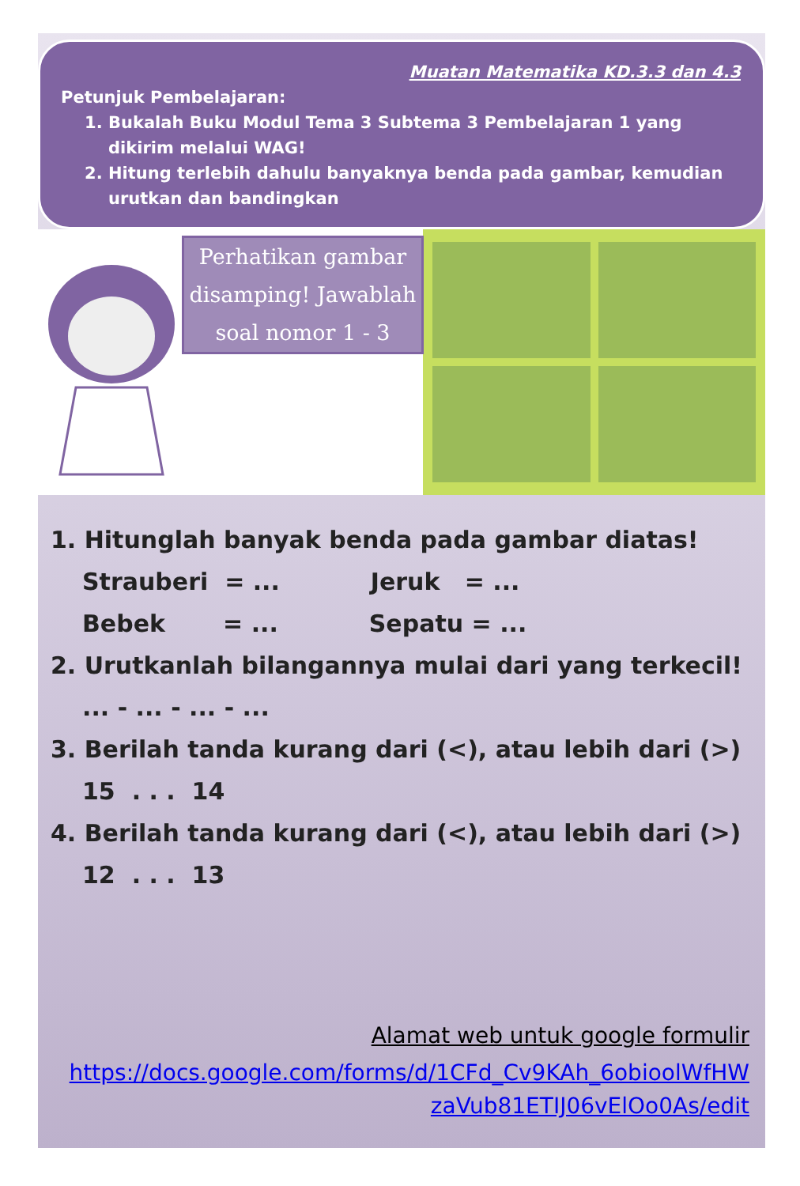Muatan Matematika KD.3.3 dan 4.3
Petunjuk Pembelajaran:
1. Bukalah Buku Modul Tema 3 Subtema 3 Pembelajaran 1 yang dikirim melalui WAG!
2. Hitung terlebih dahulu banyaknya benda pada gambar, kemudian urutkan dan bandingkan
Perhatikan gambar disamping! Jawablah soal nomor 1 - 3
1. Hitunglah banyak benda pada gambar diatas!
Strauberi = ... Jeruk = ...
Bebek = ... Sepatu = ...
2. Urutkanlah bilangannya mulai dari yang terkecil!
... - ... - ... - ...
3. Berilah tanda kurang dari (<), atau lebih dari (>)
15 . . . 14
4. Berilah tanda kurang dari (<), atau lebih dari (>)
12 . . . 13
Alamat web untuk google formulir
https://docs.google.com/forms/d/1CFd_Cv9KAh_6obioolWfHW zaVub81ETIJ06vElOo0As/edit